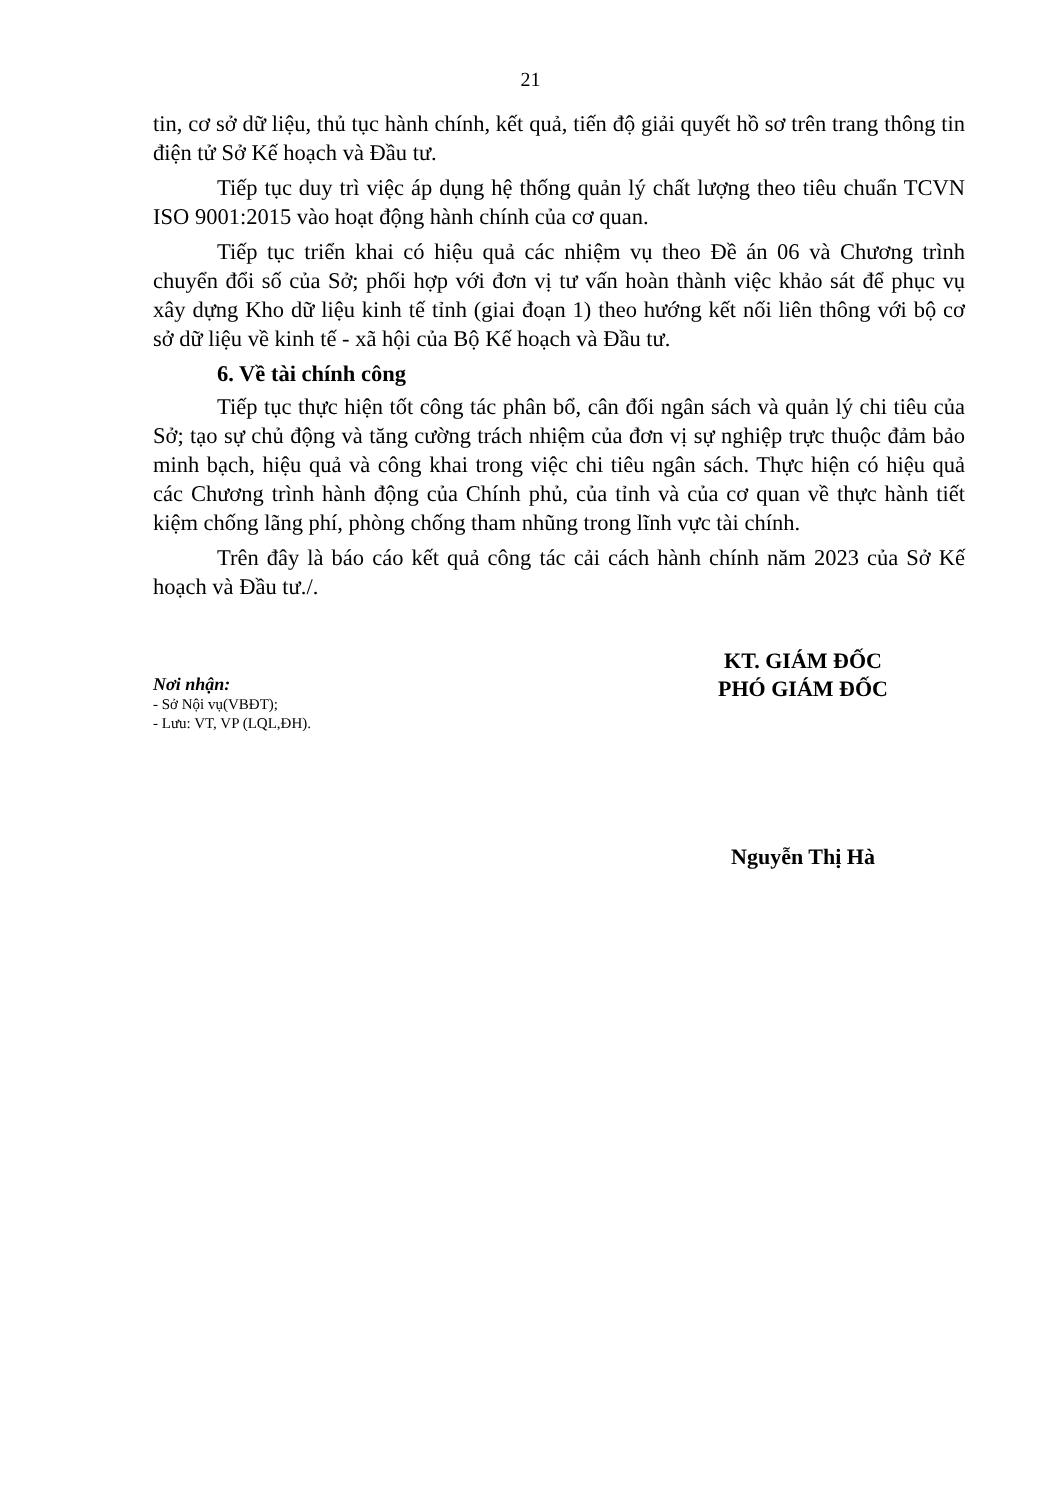21
tin, cơ sở dữ liệu, thủ tục hành chính, kết quả, tiến độ giải quyết hồ sơ trên trang thông tin điện tử Sở Kế hoạch và Đầu tư.
Tiếp tục duy trì việc áp dụng hệ thống quản lý chất lượng theo tiêu chuẩn TCVN ISO 9001:2015 vào hoạt động hành chính của cơ quan.
Tiếp tục triển khai có hiệu quả các nhiệm vụ theo Đề án 06 và Chương trình chuyển đổi số của Sở; phối hợp với đơn vị tư vấn hoàn thành việc khảo sát để phục vụ xây dựng Kho dữ liệu kinh tế tỉnh (giai đoạn 1) theo hướng kết nối liên thông với bộ cơ sở dữ liệu về kinh tế - xã hội của Bộ Kế hoạch và Đầu tư.
6. Về tài chính công
Tiếp tục thực hiện tốt công tác phân bổ, cân đối ngân sách và quản lý chi tiêu của Sở; tạo sự chủ động và tăng cường trách nhiệm của đơn vị sự nghiệp trực thuộc đảm bảo minh bạch, hiệu quả và công khai trong việc chi tiêu ngân sách. Thực hiện có hiệu quả các Chương trình hành động của Chính phủ, của tỉnh và của cơ quan về thực hành tiết kiệm chống lãng phí, phòng chống tham nhũng trong lĩnh vực tài chính.
Trên đây là báo cáo kết quả công tác cải cách hành chính năm 2023 của Sở Kế hoạch và Đầu tư./.
Nơi nhận:
- Sở Nội vụ(VBĐT);
- Lưu: VT, VP (LQL,ĐH).
KT. GIÁM ĐỐC
PHÓ GIÁM ĐỐC
Nguyễn Thị Hà